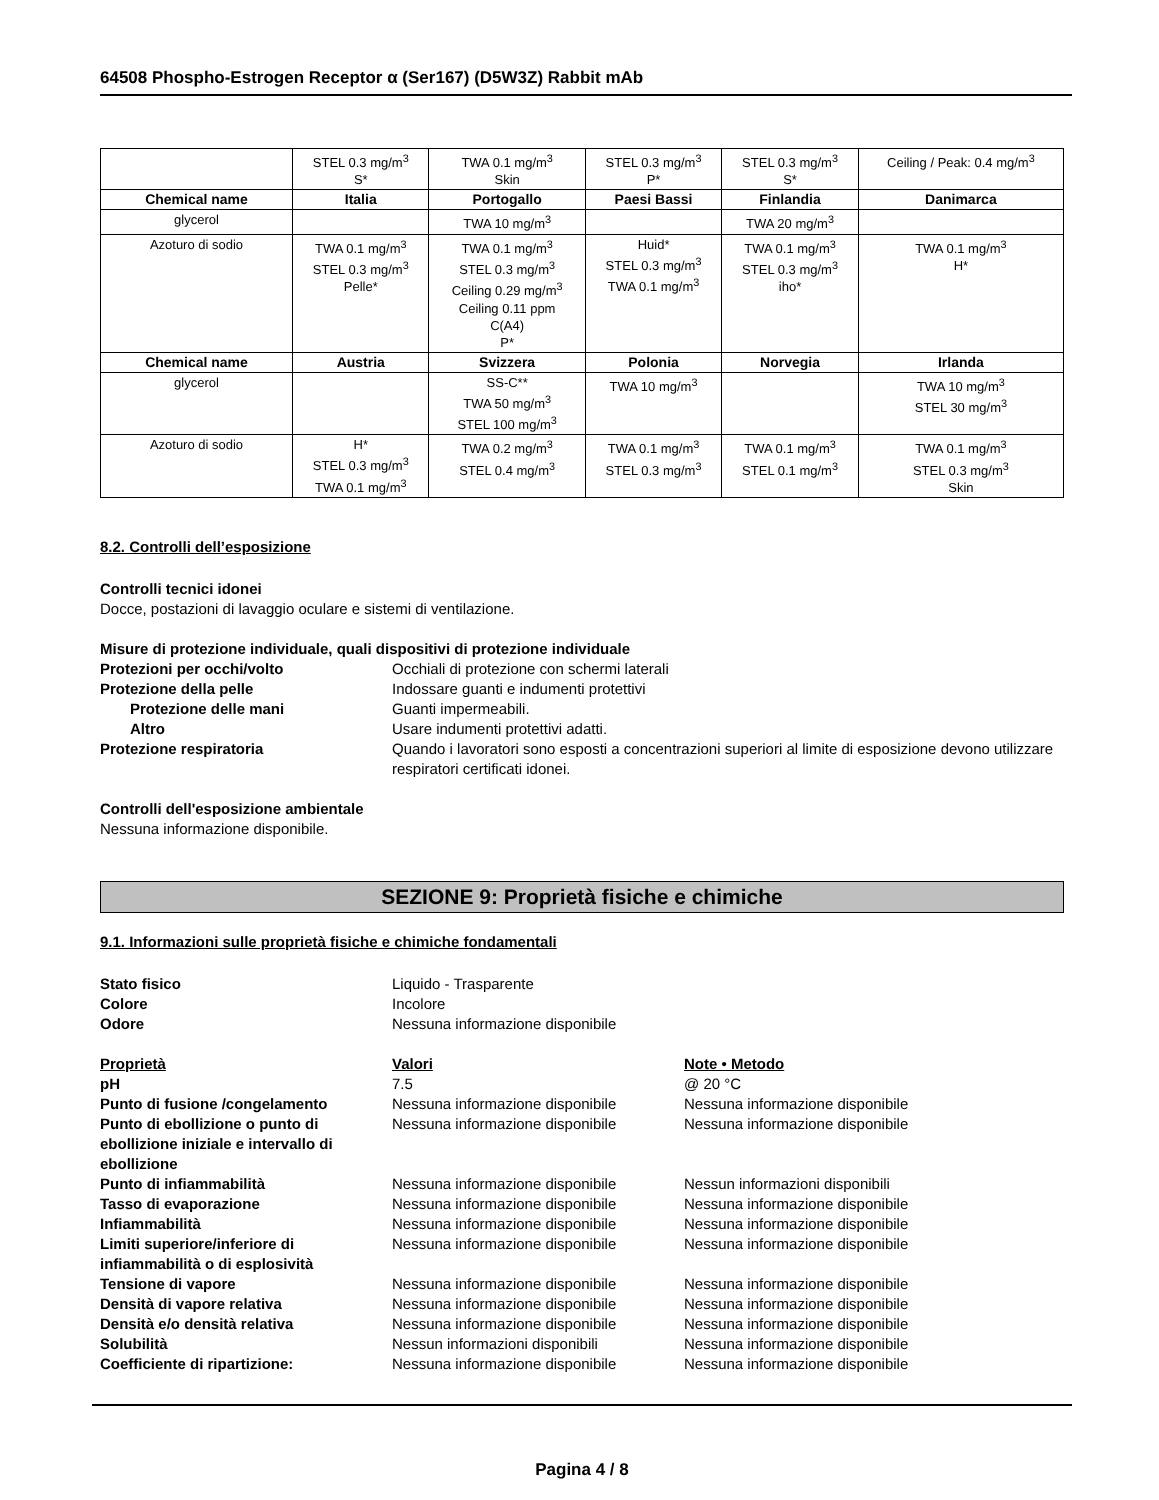64508 Phospho-Estrogen Receptor α (Ser167) (D5W3Z) Rabbit mAb
| | STEL 0.3 mg/m<sup>3</sup> S* | TWA 0.1 mg/m<sup>3</sup> Skin | STEL 0.3 mg/m<sup>3</sup> P* | STEL 0.3 mg/m<sup>3</sup> S* | Ceiling / Peak: 0.4 mg/m<sup>3</sup> |
| Chemical name | Italia | Portogallo | Paesi Bassi | Finlandia | Danimarca |
| glycerol | | TWA 10 mg/m<sup>3</sup> | | TWA 20 mg/m<sup>3</sup> | |
| Azoturo di sodio | TWA 0.1 mg/m<sup>3</sup> STEL 0.3 mg/m<sup>3</sup> Pelle* | TWA 0.1 mg/m<sup>3</sup> STEL 0.3 mg/m<sup>3</sup> Ceiling 0.29 mg/m<sup>3</sup> Ceiling 0.11 ppm C(A4) P* | Huid* STEL 0.3 mg/m<sup>3</sup> TWA 0.1 mg/m<sup>3</sup> | TWA 0.1 mg/m<sup>3</sup> STEL 0.3 mg/m<sup>3</sup> iho* | TWA 0.1 mg/m<sup>3</sup> H* |
| Chemical name | Austria | Svizzera | Polonia | Norvegia | Irlanda |
| glycerol | | SS-C** TWA 50 mg/m<sup>3</sup> STEL 100 mg/m<sup>3</sup> | TWA 10 mg/m<sup>3</sup> | | TWA 10 mg/m<sup>3</sup> STEL 30 mg/m<sup>3</sup> |
| Azoturo di sodio | H* STEL 0.3 mg/m<sup>3</sup> TWA 0.1 mg/m<sup>3</sup> | TWA 0.2 mg/m<sup>3</sup> STEL 0.4 mg/m<sup>3</sup> | TWA 0.1 mg/m<sup>3</sup> STEL 0.3 mg/m<sup>3</sup> | TWA 0.1 mg/m<sup>3</sup> STEL 0.1 mg/m<sup>3</sup> | TWA 0.1 mg/m<sup>3</sup> STEL 0.3 mg/m<sup>3</sup> Skin |
8.2. Controlli dell’esposizione
Controlli tecnici idonei
Docce, postazioni di lavaggio oculare e sistemi di ventilazione.
Misure di protezione individuale, quali dispositivi di protezione individuale
Protezioni per occhi/volto
Occhiali di protezione con schermi laterali
Protezione della pelle
Indossare guanti e indumenti protettivi
Protezione delle mani
Guanti impermeabili.
Altro
Usare indumenti protettivi adatti.
Protezione respiratoria
Quando i lavoratori sono esposti a concentrazioni superiori al limite di esposizione devono utilizzare respiratori certificati idonei.
Controlli dell'esposizione ambientale
Nessuna informazione disponibile.
SEZIONE 9: Proprietà fisiche e chimiche
9.1. Informazioni sulle proprietà fisiche e chimiche fondamentali
Stato fisico
Liquido - Trasparente
Colore
Incolore
Odore
Nessuna informazione disponibile
Proprietà
Valori
Note • Metodo
pH
7.5
@ 20 °C
Punto di fusione /congelamento
Nessuna informazione disponibile
Nessuna informazione disponibile
Punto di ebollizione o punto di ebollizione iniziale e intervallo di ebollizione
Nessuna informazione disponibile
Nessuna informazione disponibile
Punto di infiammabilità
Nessuna informazione disponibile
Nessun informazioni disponibili
Tasso di evaporazione
Nessuna informazione disponibile
Nessuna informazione disponibile
Infiammabilità
Nessuna informazione disponibile
Nessuna informazione disponibile
Limiti superiore/inferiore di infiammabilità o di esplosività
Nessuna informazione disponibile
Nessuna informazione disponibile
Tensione di vapore
Nessuna informazione disponibile
Nessuna informazione disponibile
Densità di vapore relativa
Nessuna informazione disponibile
Nessuna informazione disponibile
Densità e/o densità relativa
Nessuna informazione disponibile
Nessuna informazione disponibile
Solubilità
Nessun informazioni disponibili
Nessuna informazione disponibile
Coefficiente di ripartizione:
Nessuna informazione disponibile
Nessuna informazione disponibile
Pagina 4 / 8